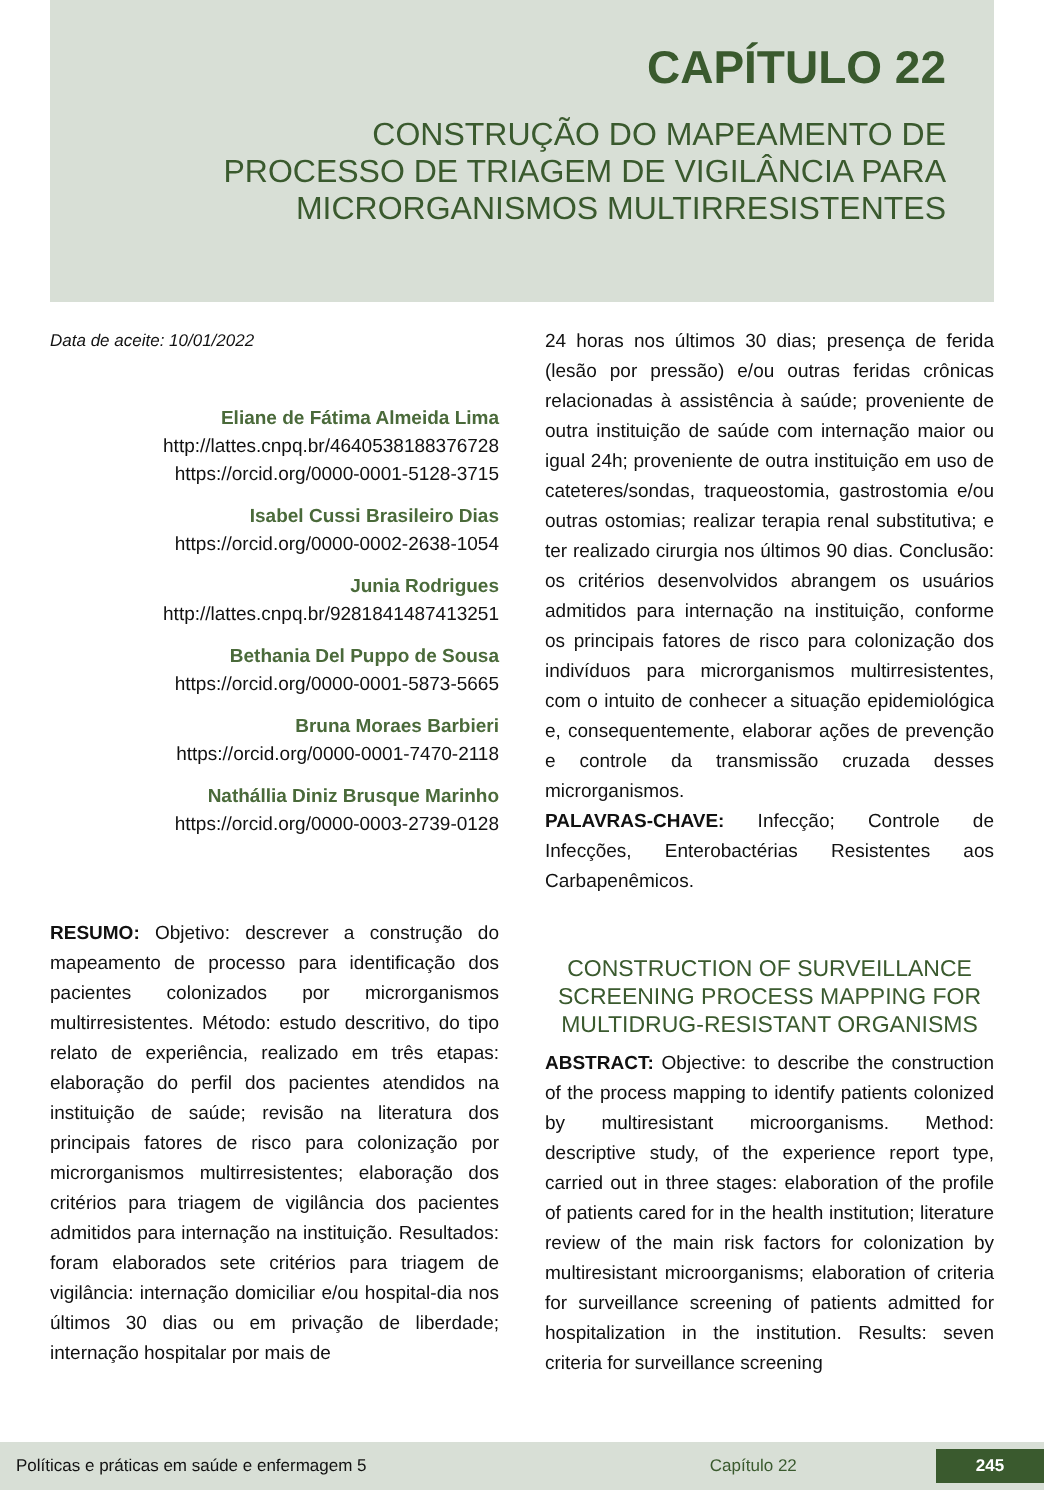CAPÍTULO 22
CONSTRUÇÃO DO MAPEAMENTO DE
PROCESSO DE TRIAGEM DE VIGILÂNCIA PARA
MICRORGANISMOS MULTIRRESISTENTES
Data de aceite: 10/01/2022
Eliane de Fátima Almeida Lima
http://lattes.cnpq.br/4640538188376728
https://orcid.org/0000-0001-5128-3715
Isabel Cussi Brasileiro Dias
https://orcid.org/0000-0002-2638-1054
Junia Rodrigues
http://lattes.cnpq.br/9281841487413251
Bethania Del Puppo de Sousa
https://orcid.org/0000-0001-5873-5665
Bruna Moraes Barbieri
https://orcid.org/0000-0001-7470-2118
Nathállia Diniz Brusque Marinho
https://orcid.org/0000-0003-2739-0128
RESUMO: Objetivo: descrever a construção do mapeamento de processo para identificação dos pacientes colonizados por microrganismos multirresistentes. Método: estudo descritivo, do tipo relato de experiência, realizado em três etapas: elaboração do perfil dos pacientes atendidos na instituição de saúde; revisão na literatura dos principais fatores de risco para colonização por microrganismos multirresistentes; elaboração dos critérios para triagem de vigilância dos pacientes admitidos para internação na instituição. Resultados: foram elaborados sete critérios para triagem de vigilância: internação domiciliar e/ou hospital-dia nos últimos 30 dias ou em privação de liberdade; internação hospitalar por mais de
24 horas nos últimos 30 dias; presença de ferida (lesão por pressão) e/ou outras feridas crônicas relacionadas à assistência à saúde; proveniente de outra instituição de saúde com internação maior ou igual 24h; proveniente de outra instituição em uso de cateteres/sondas, traqueostomia, gastrostomia e/ou outras ostomias; realizar terapia renal substitutiva; e ter realizado cirurgia nos últimos 90 dias. Conclusão: os critérios desenvolvidos abrangem os usuários admitidos para internação na instituição, conforme os principais fatores de risco para colonização dos indivíduos para microrganismos multirresistentes, com o intuito de conhecer a situação epidemiológica e, consequentemente, elaborar ações de prevenção e controle da transmissão cruzada desses microrganismos.
PALAVRAS-CHAVE: Infecção; Controle de Infecções, Enterobactérias Resistentes aos Carbapenêmicos.
CONSTRUCTION OF SURVEILLANCE SCREENING PROCESS MAPPING FOR MULTIDRUG-RESISTANT ORGANISMS
ABSTRACT: Objective: to describe the construction of the process mapping to identify patients colonized by multiresistant microorganisms. Method: descriptive study, of the experience report type, carried out in three stages: elaboration of the profile of patients cared for in the health institution; literature review of the main risk factors for colonization by multiresistant microorganisms; elaboration of criteria for surveillance screening of patients admitted for hospitalization in the institution. Results: seven criteria for surveillance screening
Políticas e práticas em saúde e enfermagem 5 Capítulo 22 245